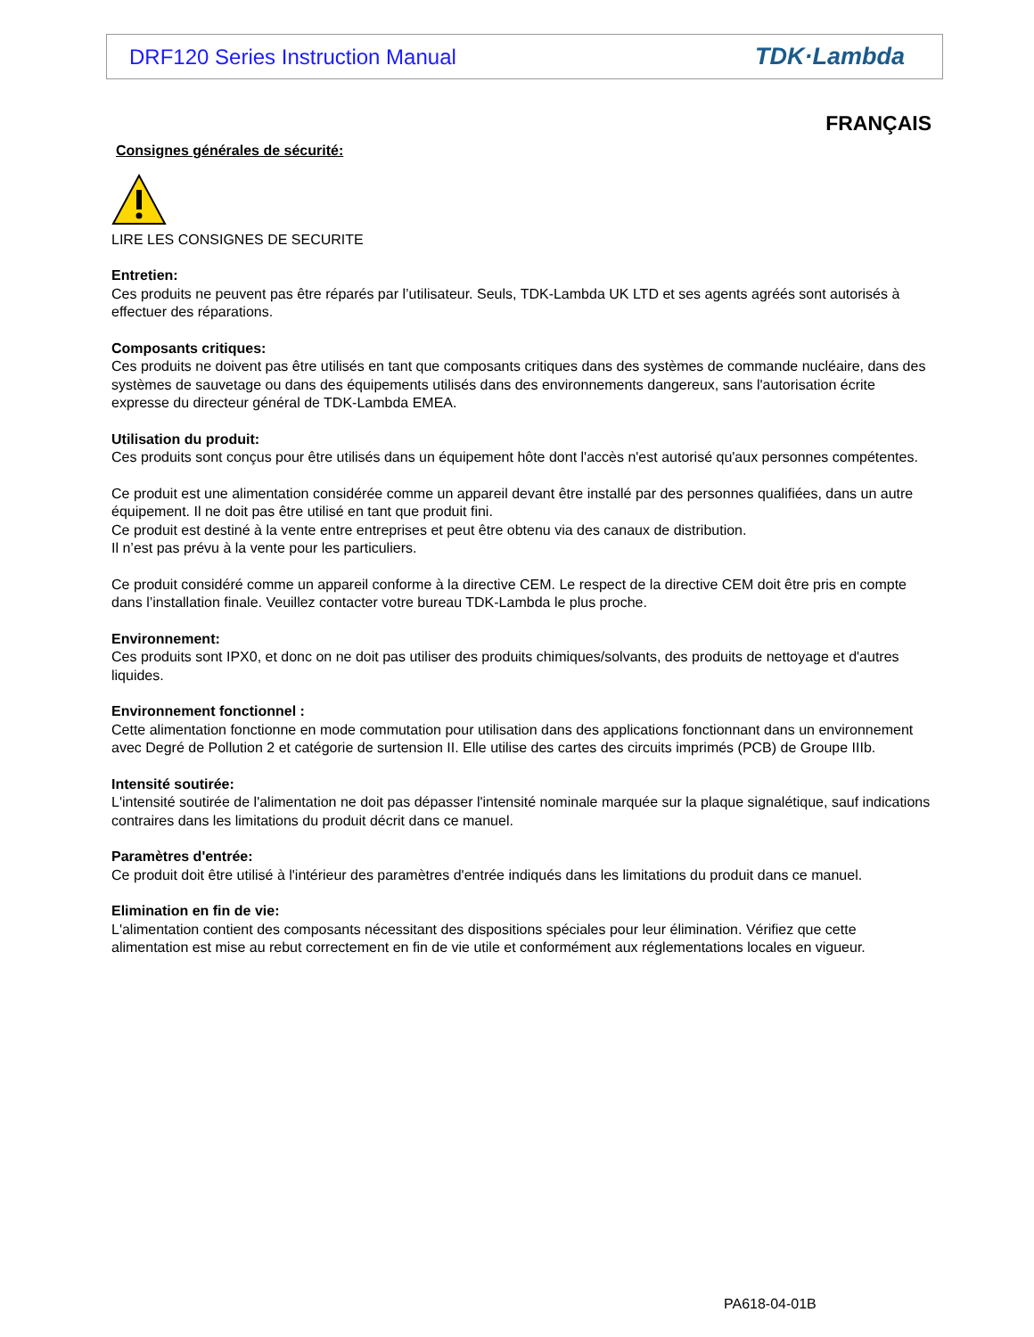DRF120 Series Instruction Manual TDK·Lambda
FRANÇAIS
Consignes générales de sécurité:
LIRE LES CONSIGNES DE SECURITE
Entretien:
Ces produits ne peuvent pas être réparés par l’utilisateur. Seuls, TDK-Lambda UK LTD et ses agents agréés sont autorisés à effectuer des réparations.
Composants critiques:
Ces produits ne doivent pas être utilisés en tant que composants critiques dans des systèmes de commande nucléaire, dans des systèmes de sauvetage ou dans des équipements utilisés dans des environnements dangereux, sans l'autorisation écrite expresse du directeur général de TDK-Lambda EMEA.
Utilisation du produit:
Ces produits sont conçus pour être utilisés dans un équipement hôte dont l'accès n'est autorisé qu'aux personnes compétentes.
Ce produit est une alimentation considérée comme un appareil devant être installé par des personnes qualifiées, dans un autre équipement. Il ne doit pas être utilisé en tant que produit fini.
Ce produit est destiné à la vente entre entreprises et peut être obtenu via des canaux de distribution.
Il n’est pas prévu à la vente pour les particuliers.
Ce produit considéré comme un appareil conforme à la directive CEM. Le respect de la directive CEM doit être pris en compte dans l’installation finale. Veuillez contacter votre bureau TDK-Lambda le plus proche.
Environnement:
Ces produits sont IPX0, et donc on ne doit pas utiliser des produits chimiques/solvants, des produits de nettoyage et d'autres liquides.
Environnement fonctionnel :
Cette alimentation fonctionne en mode commutation pour utilisation dans des applications fonctionnant dans un environnement avec Degré de Pollution 2 et catégorie de surtension II. Elle utilise des cartes des circuits imprimés (PCB) de Groupe IIIb.
Intensité soutirée:
L'intensité soutirée de l'alimentation ne doit pas dépasser l'intensité nominale marquée sur la plaque signalétique, sauf indications contraires dans les limitations du produit décrit dans ce manuel.
Paramètres d'entrée:
Ce produit doit être utilisé à l'intérieur des paramètres d'entrée indiqués dans les limitations du produit dans ce manuel.
Elimination en fin de vie:
L'alimentation contient des composants nécessitant des dispositions spéciales pour leur élimination. Vérifiez que cette alimentation est mise au rebut correctement en fin de vie utile et conformément aux réglementations locales en vigueur.
PA618-04-01B